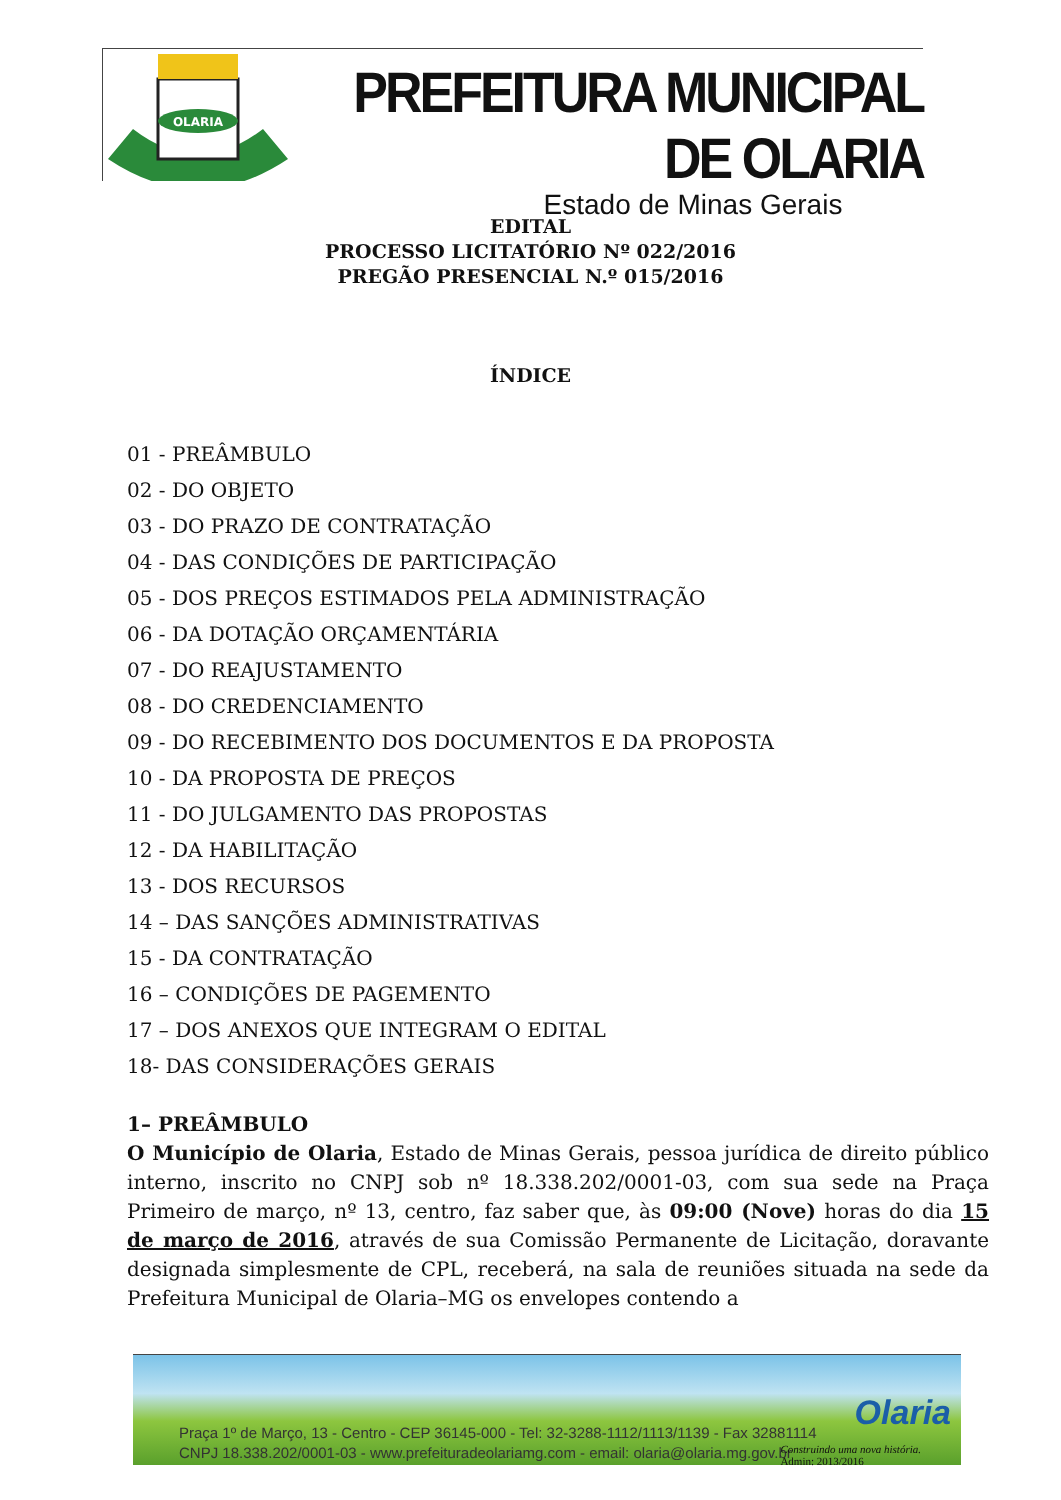OLARIA
PREFEITURA MUNICIPAL DE OLARIA
Estado de Minas Gerais
EDITAL
PROCESSO LICITATÓRIO Nº 022/2016
PREGÃO PRESENCIAL N.º 015/2016
ÍNDICE
01 - PREÂMBULO
02 - DO OBJETO
03 - DO PRAZO DE CONTRATAÇÃO
04 - DAS CONDIÇÕES DE PARTICIPAÇÃO
05 - DOS PREÇOS ESTIMADOS PELA ADMINISTRAÇÃO
06 - DA DOTAÇÃO ORÇAMENTÁRIA
07 - DO REAJUSTAMENTO
08 - DO CREDENCIAMENTO
09 - DO RECEBIMENTO DOS DOCUMENTOS E DA PROPOSTA
10 - DA PROPOSTA DE PREÇOS
11 - DO JULGAMENTO DAS PROPOSTAS
12 - DA HABILITAÇÃO
13 - DOS RECURSOS
14 – DAS SANÇÕES ADMINISTRATIVAS
15 - DA CONTRATAÇÃO
16 – CONDIÇÕES DE PAGEMENTO
17 – DOS ANEXOS QUE INTEGRAM O EDITAL
18- DAS CONSIDERAÇÕES GERAIS
1– PREÂMBULO
O Município de Olaria, Estado de Minas Gerais, pessoa jurídica de direito público interno, inscrito no CNPJ sob nº 18.338.202/0001-03, com sua sede na Praça Primeiro de março, nº 13, centro, faz saber que, às 09:00 (Nove) horas do dia 15 de março de 2016, através de sua Comissão Permanente de Licitação, doravante designada simplesmente de CPL, receberá, na sala de reuniões situada na sede da Prefeitura Municipal de Olaria–MG os envelopes contendo a
Praça 1º de Março, 13 - Centro - CEP 36145-000 - Tel: 32-3288-1112/1113/1139 - Fax 32881114
CNPJ 18.338.202/0001-03 - www.prefeituradeolariamg.com - email: olaria@olaria.mg.gov.br
Olaria
Construindo uma nova história.
Admin: 2013/2016